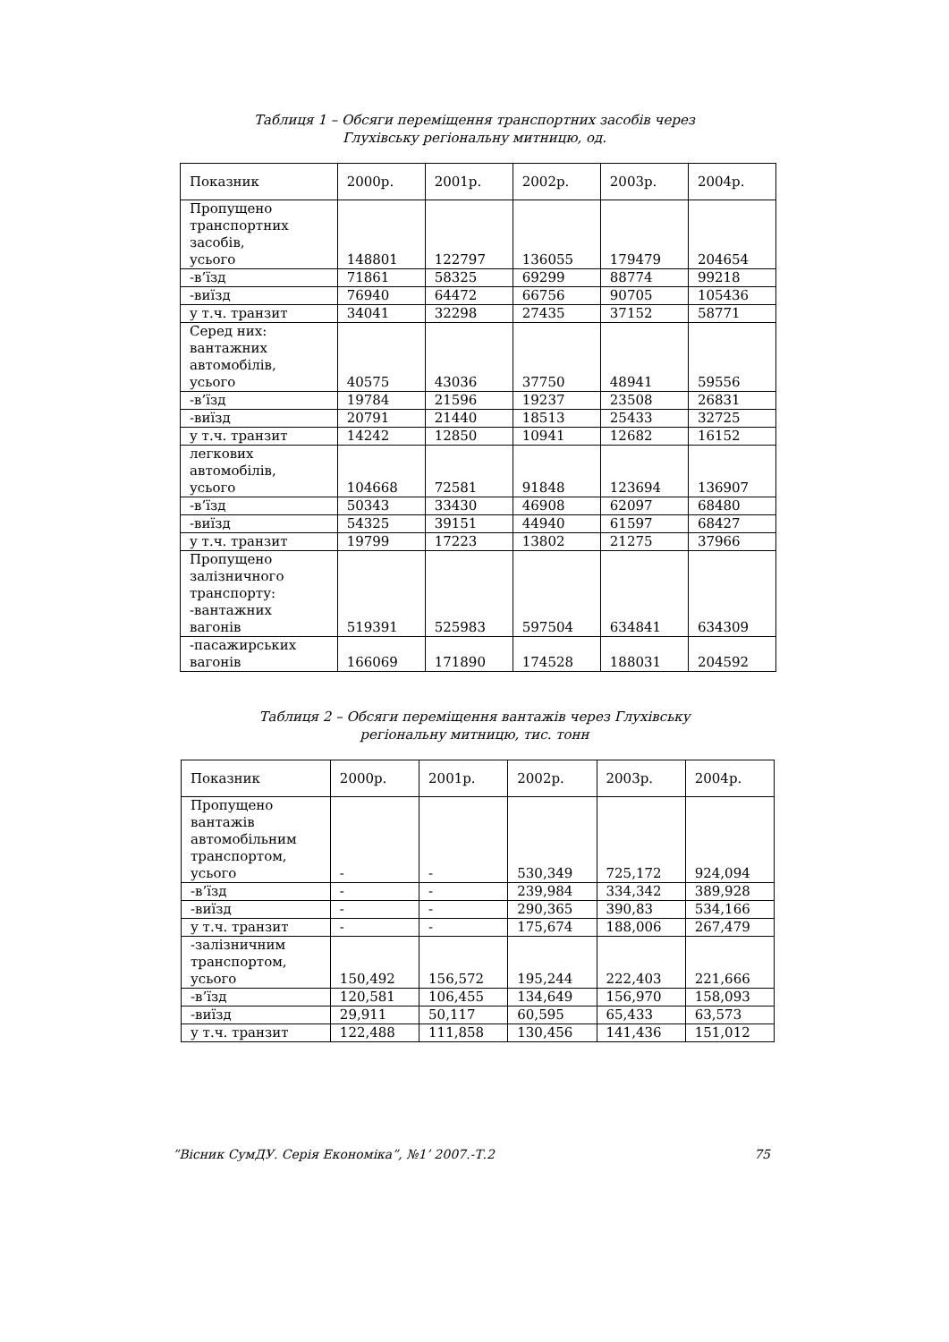Таблиця 1 – Обсяги переміщення транспортних засобів через
Глухівську регіональну митницю, од.
| Показник | 2000р. | 2001р. | 2002р. | 2003р. | 2004р. |
| --- | --- | --- | --- | --- | --- |
| Пропущено транспортних засобів, усього | 148801 | 122797 | 136055 | 179479 | 204654 |
| -в’їзд | 71861 | 58325 | 69299 | 88774 | 99218 |
| -виїзд | 76940 | 64472 | 66756 | 90705 | 105436 |
| у т.ч. транзит | 34041 | 32298 | 27435 | 37152 | 58771 |
| Серед них: вантажних автомобілів, усього | 40575 | 43036 | 37750 | 48941 | 59556 |
| -в’їзд | 19784 | 21596 | 19237 | 23508 | 26831 |
| -виїзд | 20791 | 21440 | 18513 | 25433 | 32725 |
| у т.ч. транзит | 14242 | 12850 | 10941 | 12682 | 16152 |
| легкових автомобілів, усього | 104668 | 72581 | 91848 | 123694 | 136907 |
| -в’їзд | 50343 | 33430 | 46908 | 62097 | 68480 |
| -виїзд | 54325 | 39151 | 44940 | 61597 | 68427 |
| у т.ч. транзит | 19799 | 17223 | 13802 | 21275 | 37966 |
| Пропущено залізничного транспорту: -вантажних вагонів | 519391 | 525983 | 597504 | 634841 | 634309 |
| -пасажирських вагонів | 166069 | 171890 | 174528 | 188031 | 204592 |
Таблиця 2 – Обсяги переміщення вантажів через Глухівську
регіональну митницю, тис. тонн
| Показник | 2000р. | 2001р. | 2002р. | 2003р. | 2004р. |
| --- | --- | --- | --- | --- | --- |
| Пропущено вантажів автомобільним транспортом, усього | - | - | 530,349 | 725,172 | 924,094 |
| -в’їзд | - | - | 239,984 | 334,342 | 389,928 |
| -виїзд | - | - | 290,365 | 390,83 | 534,166 |
| у т.ч. транзит | - | - | 175,674 | 188,006 | 267,479 |
| -залізничним транспортом, усього | 150,492 | 156,572 | 195,244 | 222,403 | 221,666 |
| -в’їзд | 120,581 | 106,455 | 134,649 | 156,970 | 158,093 |
| -виїзд | 29,911 | 50,117 | 60,595 | 65,433 | 63,573 |
| у т.ч. транзит | 122,488 | 111,858 | 130,456 | 141,436 | 151,012 |
”Вісник СумДУ. Серія Економіка”, №1’ 2007.-Т.2 75